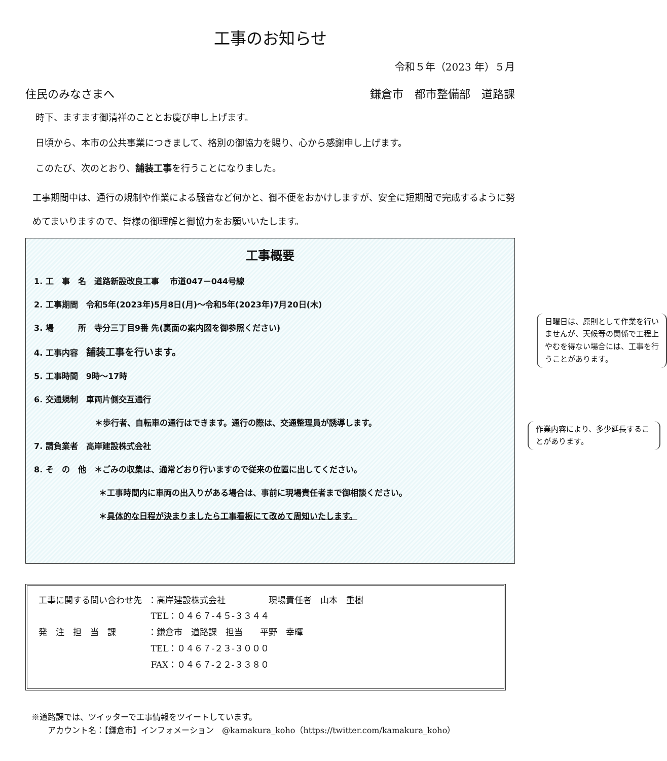工事のお知らせ
令和５年（2023 年）５月
住民のみなさまへ 鎌倉市　都市整備部　道路課
時下、ますます御清祥のこととお慶び申し上げます。
日頃から、本市の公共事業につきまして、格別の御協力を賜り、心から感謝申し上げます。
このたび、次のとおり、舗装工事を行うことになりました。
工事期間中は、通行の規制や作業による騒音など何かと、御不便をおかけしますが、安全に短期間で完成するように努めてまいりますので、皆様の御理解と御協力をお願いいたします。
工事概要
1. 工　事　名　道路新設改良工事　 市道047－044号線
2. 工事期間　令和5年(2023年)5月8日(月)～令和5年(2023年)7月20日(木)
3. 場　　　所　寺分三丁目9番 先(裏面の案内図を御参照ください)
4. 工事内容　舗装工事を行います。
5. 工事時間　9時～17時
日曜日は、原則として作業を行いませんが、天候等の関係で工程上やむを得ない場合には、工事を行うことがあります。
6. 交通規制　車両片側交互通行
＊歩行者、自転車の通行はできます。通行の際は、交通整理員が誘導します。
7. 請負業者　高岸建設株式会社
作業内容により、多少延長することがあります。
8. そ　の　他　＊ごみの収集は、通常どおり行いますので従来の位置に出してください。
＊工事時間内に車両の出入りがある場合は、事前に現場責任者まで御相談ください。
＊具体的な日程が決まりましたら工事看板にて改めて周知いたします。
| 工事に関する問い合わせ先 | ：高岸建設株式会社 現場責任者 山本 重樹 |
| | TEL：０４６７-４５-３３４４ |
| 発 注 担 当 課 | ：鎌倉市 道路課 担当 平野 幸暉 |
| | TEL：０４６７-２３-３０００ |
| | FAX：０４６７-２２-３３８０ |
※道路課では、ツイッターで工事情報をツイートしています。
　　アカウント名：【鎌倉市】インフォメーション　@kamakura_koho（https://twitter.com/kamakura_koho）